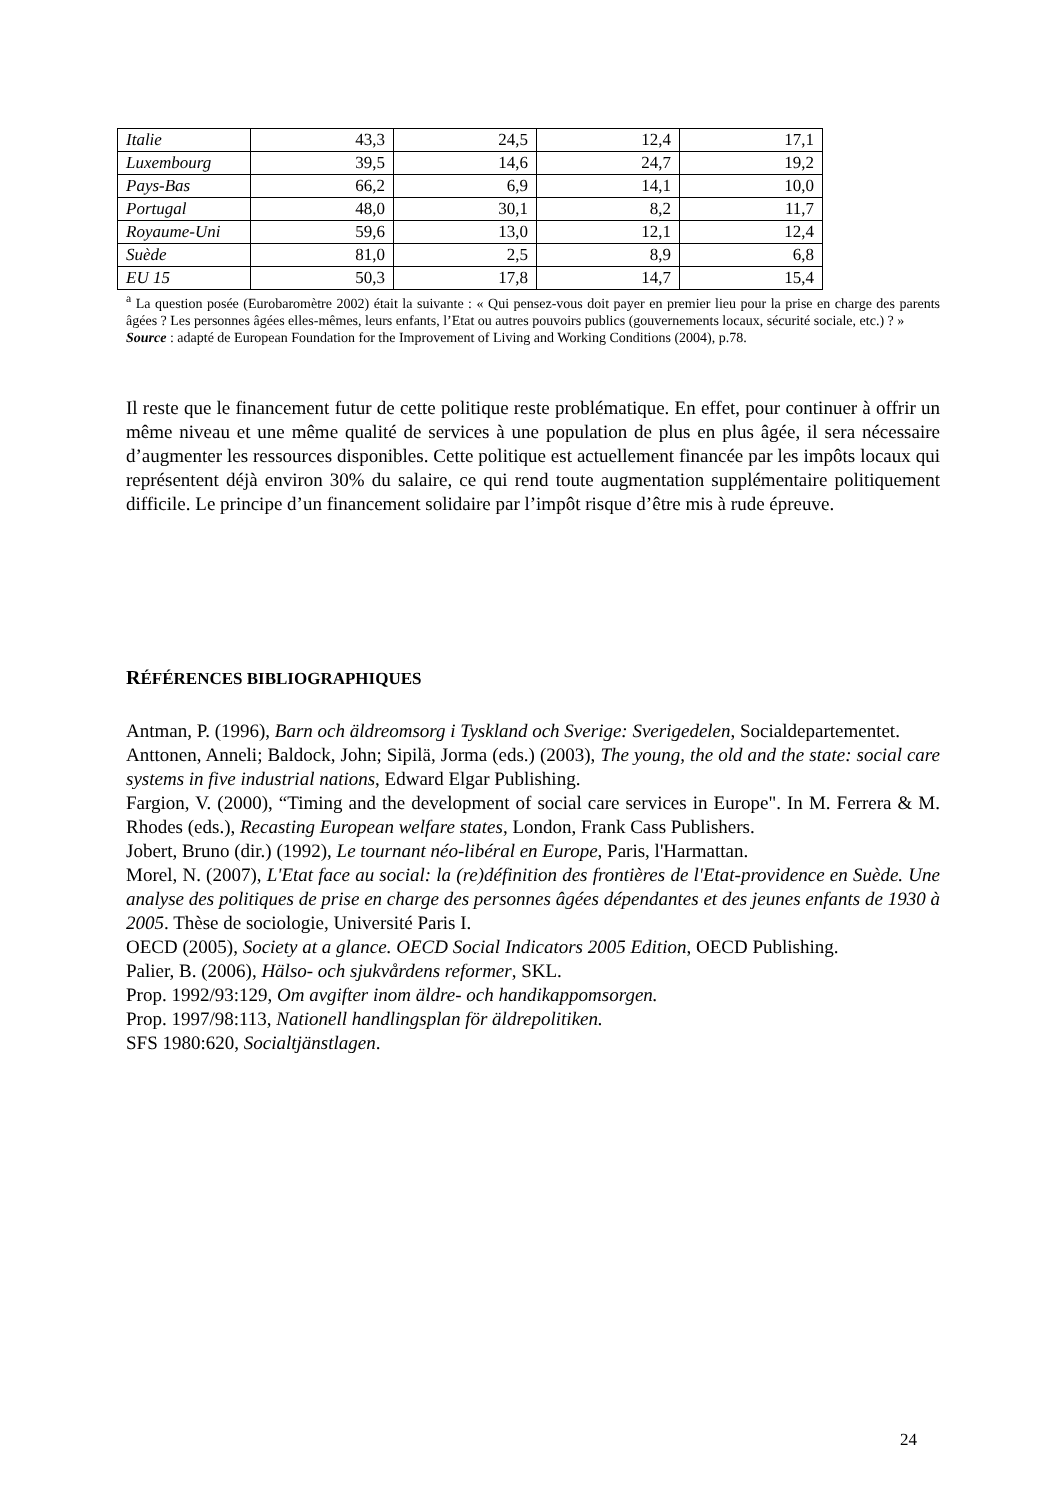| Italie | 43,3 | 24,5 | 12,4 | 17,1 |
| Luxembourg | 39,5 | 14,6 | 24,7 | 19,2 |
| Pays-Bas | 66,2 | 6,9 | 14,1 | 10,0 |
| Portugal | 48,0 | 30,1 | 8,2 | 11,7 |
| Royaume-Uni | 59,6 | 13,0 | 12,1 | 12,4 |
| Suède | 81,0 | 2,5 | 8,9 | 6,8 |
| EU 15 | 50,3 | 17,8 | 14,7 | 15,4 |
<sup>a</sup> La question posée (Eurobaromètre 2002) était la suivante : « Qui pensez-vous doit payer en premier lieu pour la prise en charge des parents âgées ? Les personnes âgées elles-mêmes, leurs enfants, l’Etat ou autres pouvoirs publics (gouvernements locaux, sécurité sociale, etc.) ? »
Source : adapté de European Foundation for the Improvement of Living and Working Conditions (2004), p.78.
Il reste que le financement futur de cette politique reste problématique. En effet, pour continuer à offrir un même niveau et une même qualité de services à une population de plus en plus âgée, il sera nécessaire d’augmenter les ressources disponibles. Cette politique est actuellement financée par les impôts locaux qui représentent déjà environ 30% du salaire, ce qui rend toute augmentation supplémentaire politiquement difficile. Le principe d’un financement solidaire par l’impôt risque d’être mis à rude épreuve.
RÉFÉRENCES BIBLIOGRAPHIQUES
Antman, P. (1996), Barn och äldreomsorg i Tyskland och Sverige: Sverigedelen, Socialdepartementet.
Anttonen, Anneli; Baldock, John; Sipilä, Jorma (eds.) (2003), The young, the old and the state: social care systems in five industrial nations, Edward Elgar Publishing.
Fargion, V. (2000), “Timing and the development of social care services in Europe". In M. Ferrera & M. Rhodes (eds.), Recasting European welfare states, London, Frank Cass Publishers.
Jobert, Bruno (dir.) (1992), Le tournant néo-libéral en Europe, Paris, l'Harmattan.
Morel, N. (2007), L'Etat face au social: la (re)définition des frontières de l'Etat-providence en Suède. Une analyse des politiques de prise en charge des personnes âgées dépendantes et des jeunes enfants de 1930 à 2005. Thèse de sociologie, Université Paris I.
OECD (2005), Society at a glance. OECD Social Indicators 2005 Edition, OECD Publishing.
Palier, B. (2006), Hälso- och sjukvårdens reformer, SKL.
Prop. 1992/93:129, Om avgifter inom äldre- och handikappomsorgen.
Prop. 1997/98:113, Nationell handlingsplan för äldrepolitiken.
SFS 1980:620, Socialtjänstlagen.
24